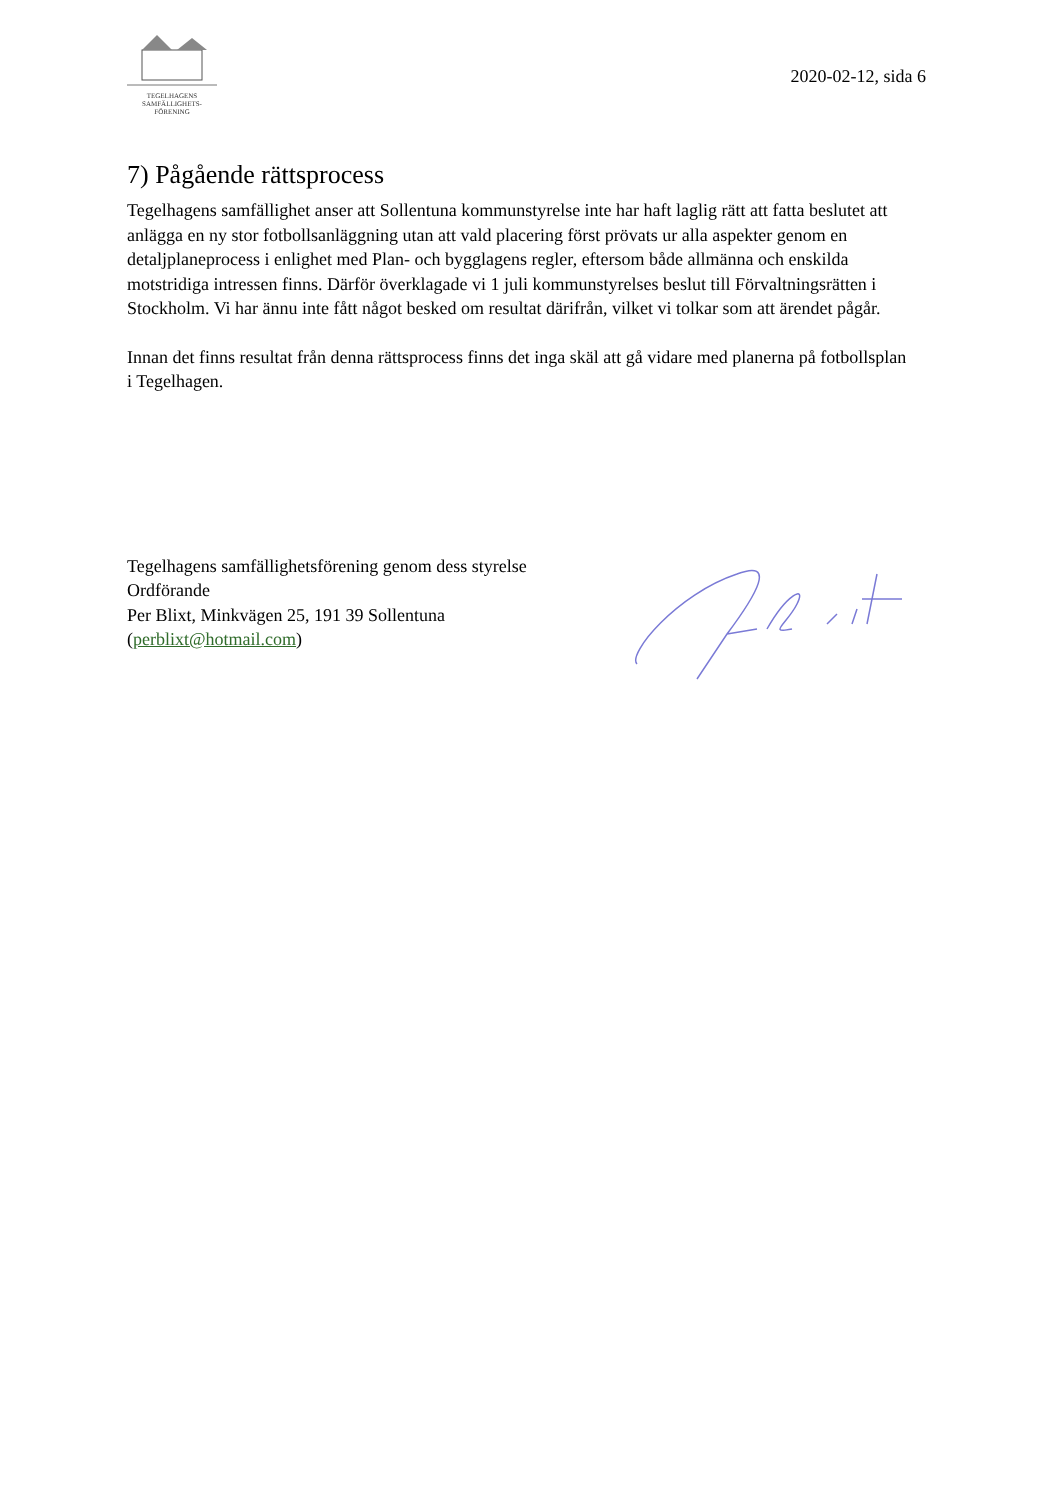TEGELHAGENS
SAMFÄLLIGHETS-
FÖRENING
2020-02-12, sida 6
7) Pågående rättsprocess
Tegelhagens samfällighet anser att Sollentuna kommunstyrelse inte har haft laglig rätt att fatta beslutet att anlägga en ny stor fotbollsanläggning utan att vald placering först prövats ur alla aspekter genom en detaljplaneprocess i enlighet med Plan- och bygglagens regler, eftersom både allmänna och enskilda motstridiga intressen finns. Därför överklagade vi 1 juli kommunstyrelses beslut till Förvaltningsrätten i Stockholm. Vi har ännu inte fått något besked om resultat därifrån, vilket vi tolkar som att ärendet pågår.
Innan det finns resultat från denna rättsprocess finns det inga skäl att gå vidare med planerna på fotbollsplan i Tegelhagen.
Tegelhagens samfällighetsförening genom dess styrelse
Ordförande
Per Blixt, Minkvägen 25, 191 39 Sollentuna
(perblixt@hotmail.com)